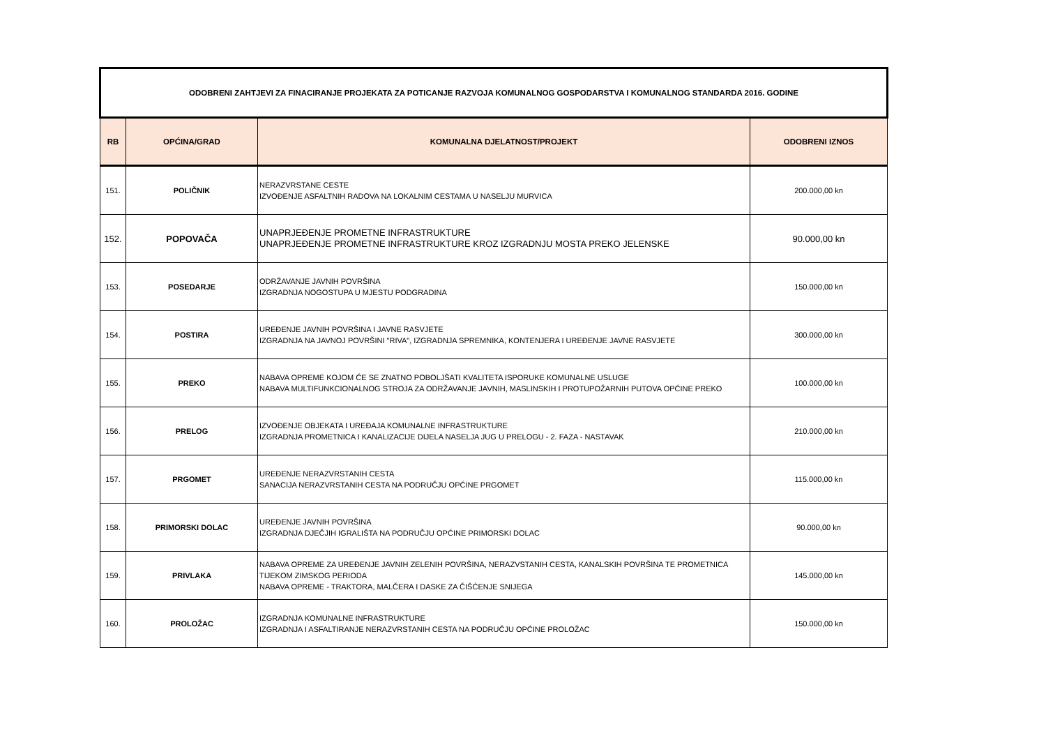| ODOBRENI ZAHTJEVI ZA FINACIRANJE PROJEKATA ZA POTICANJE RAZVOJA KOMUNALNOG GOSPODARSTVA I KOMUNALNOG STANDARDA 2016. GODINE | | | |
| --- | --- | --- | --- |
| RB | OPĆINA/GRAD | KOMUNALNA DJELATNOST/PROJEKT | ODOBRENI IZNOS |
| 151. | POLIČNIK | NERAZVRSTANE CESTE IZVOĐENJE ASFALTNIH RADOVA NA LOKALNIM CESTAMA U NASELJU MURVICA | 200.000,00 kn |
| 152. | POPOVAČA | UNAPRJEĐENJE PROMETNE INFRASTRUKTURE UNAPRJEĐENJE PROMETNE INFRASTRUKTURE KROZ IZGRADNJU MOSTA PREKO JELENSKE | 90.000,00 kn |
| 153. | POSEDARJE | ODRŽAVANJE JAVNIH POVRŠINA IZGRADNJA NOGOSTUPA U MJESTU PODGRADINA | 150.000,00 kn |
| 154. | POSTIRA | UREĐENJE JAVNIH POVRŠINA I JAVNE RASVJETE IZGRADNJA NA JAVNOJ POVRŠINI "RIVA", IZGRADNJA SPREMNIKA, KONTENJERA I UREĐENJE JAVNE RASVJETE | 300.000,00 kn |
| 155. | PREKO | NABAVA OPREME KOJOM ĆE SE ZNATNO POBOLJŠATI KVALITETA ISPORUKE KOMUNALNE USLUGE NABAVA MULTIFUNKCIONALNOG STROJA ZA ODRŽAVANJE JAVNIH, MASLINSKIH I PROTUPOŽARNIH PUTOVA OPĆINE PREKO | 100.000,00 kn |
| 156. | PRELOG | IZVOĐENJE OBJEKATA I UREĐAJA KOMUNALNE INFRASTRUKTURE IZGRADNJA PROMETNICA I KANALIZACIJE DIJELA NASELJA JUG U PRELOGU - 2. FAZA - NASTAVAK | 210.000,00 kn |
| 157. | PRGOMET | UREĐENJE NERAZVRSTANIH CESTA SANACIJA NERAZVRSTANIH CESTA NA PODRUČJU OPĆINE PRGOMET | 115.000,00 kn |
| 158. | PRIMORSKI DOLAC | UREĐENJE JAVNIH POVRŠINA IZGRADNJA DJEČJIH IGRALIŠTA NA PODRUČJU OPĆINE PRIMORSKI DOLAC | 90.000,00 kn |
| 159. | PRIVLAKA | NABAVA OPREME ZA UREĐENJE JAVNIH ZELENIH POVRŠINA, NERAZVSTANIH CESTA, KANALSKIH POVRŠINA TE PROMETNICA TIJEKOM ZIMSKOG PERIODA NABAVA OPREME - TRAKTORA, MALČERA I DASKE ZA ČIŠĆENJE SNIJEGA | 145.000,00 kn |
| 160. | PROLOŽAC | IZGRADNJA KOMUNALNE INFRASTRUKTURE IZGRADNJA I ASFALTIRANJE NERAZVRSTANIH CESTA NA PODRUČJU OPĆINE PROLOŽAC | 150.000,00 kn |